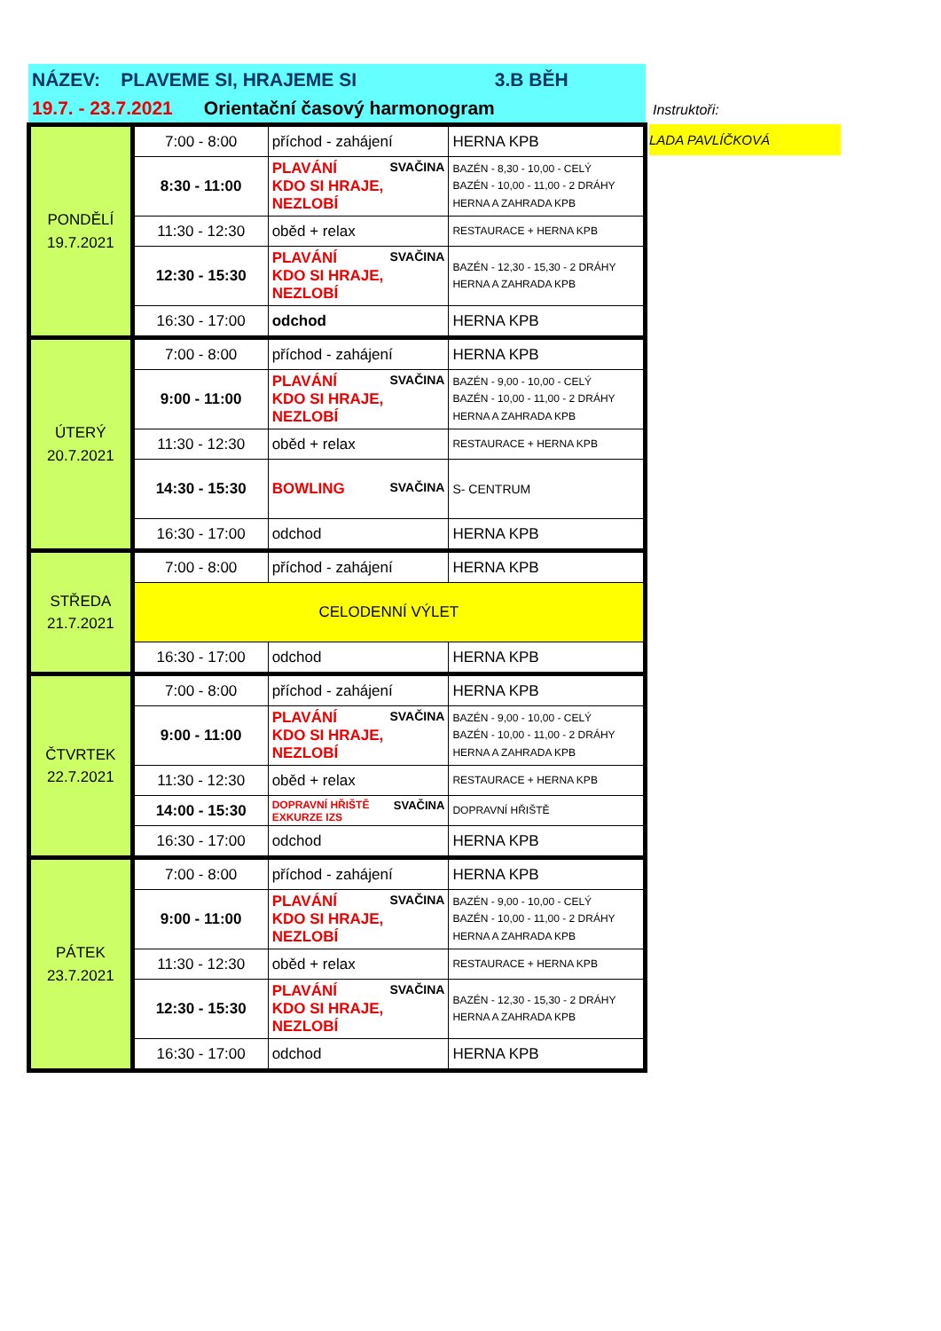NÁZEV: PLAVEME SI, HRAJEME SI 3.B BĚH
19.7. - 23.7.2021 Orientační časový harmonogram Instruktoři:
LADA PAVLÍČKOVÁ
| PONDĚLÍ 19.7.2021 | 7:00 - 8:00 | příchod - zahájení | HERNA KPB |
| | 8:30 - 11:00 | PLAVÁNÍ SVAČINA KDO SI HRAJE, NEZLOBÍ | BAZÉN - 8,30 - 10,00 - CELÝ BAZÉN - 10,00 - 11,00 - 2 DRÁHY HERNA A ZAHRADA KPB |
| | 11:30 - 12:30 | oběd + relax | RESTAURACE + HERNA KPB |
| | 12:30 - 15:30 | PLAVÁNÍ SVAČINA KDO SI HRAJE, NEZLOBÍ | BAZÉN - 12,30 - 15,30 - 2 DRÁHY HERNA A ZAHRADA KPB |
| | 16:30 - 17:00 | odchod | HERNA KPB |
| ÚTERÝ 20.7.2021 | 7:00 - 8:00 | příchod - zahájení | HERNA KPB |
| | 9:00 - 11:00 | PLAVÁNÍ SVAČINA KDO SI HRAJE, NEZLOBÍ | BAZÉN - 9,00 - 10,00 - CELÝ BAZÉN - 10,00 - 11,00 - 2 DRÁHY HERNA A ZAHRADA KPB |
| | 11:30 - 12:30 | oběd + relax | RESTAURACE + HERNA KPB |
| | 14:30 - 15:30 | BOWLING SVAČINA | S- CENTRUM |
| | 16:30 - 17:00 | odchod | HERNA KPB |
| STŘEDA 21.7.2021 | 7:00 - 8:00 | příchod - zahájení | HERNA KPB |
| | CELODENNÍ VÝLET | | |
| | 16:30 - 17:00 | odchod | HERNA KPB |
| ČTVRTEK 22.7.2021 | 7:00 - 8:00 | příchod - zahájení | HERNA KPB |
| | 9:00 - 11:00 | PLAVÁNÍ SVAČINA KDO SI HRAJE, NEZLOBÍ | BAZÉN - 9,00 - 10,00 - CELÝ BAZÉN - 10,00 - 11,00 - 2 DRÁHY HERNA A ZAHRADA KPB |
| | 11:30 - 12:30 | oběd + relax | RESTAURACE + HERNA KPB |
| | 14:00 - 15:30 | DOPRAVNÍ HŘIŠTĚ SVAČINA EXKURZE IZS | DOPRAVNÍ HŘIŠTĚ |
| | 16:30 - 17:00 | odchod | HERNA KPB |
| PÁTEK 23.7.2021 | 7:00 - 8:00 | příchod - zahájení | HERNA KPB |
| | 9:00 - 11:00 | PLAVÁNÍ SVAČINA KDO SI HRAJE, NEZLOBÍ | BAZÉN - 9,00 - 10,00 - CELÝ BAZÉN - 10,00 - 11,00 - 2 DRÁHY HERNA A ZAHRADA KPB |
| | 11:30 - 12:30 | oběd + relax | RESTAURACE + HERNA KPB |
| | 12:30 - 15:30 | PLAVÁNÍ SVAČINA KDO SI HRAJE, NEZLOBÍ | BAZÉN - 12,30 - 15,30 - 2 DRÁHY HERNA A ZAHRADA KPB |
| | 16:30 - 17:00 | odchod | HERNA KPB |